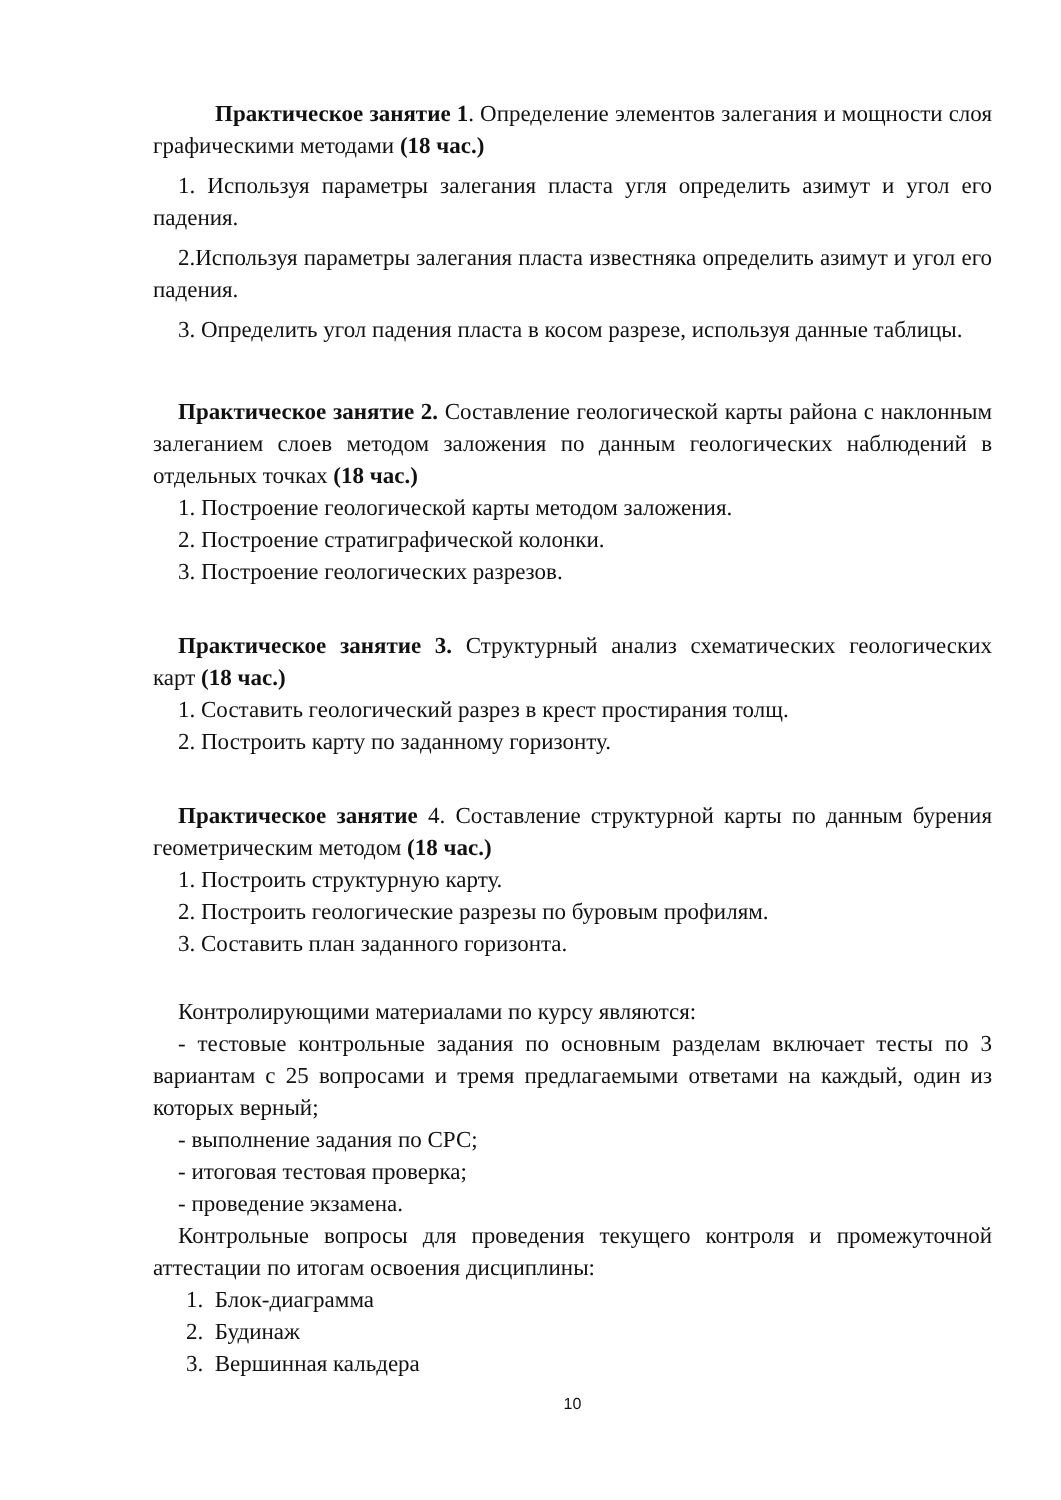Практическое занятие 1. Определение элементов залегания и мощности слоя графическими методами (18 час.)
1. Используя параметры залегания пласта угля определить азимут и угол его падения.
2.Используя параметры залегания пласта известняка определить азимут и угол его падения.
3. Определить угол падения пласта в косом разрезе, используя данные таблицы.
Практическое занятие 2. Составление геологической карты района с наклонным залеганием слоев методом заложения по данным геологических наблюдений в отдельных точках (18 час.)
1. Построение геологической карты методом заложения.
2. Построение стратиграфической колонки.
3. Построение геологических разрезов.
Практическое занятие 3. Структурный анализ схематических геологических карт (18 час.)
1. Составить геологический разрез в крест простирания толщ.
2. Построить карту по заданному горизонту.
Практическое занятие 4. Составление структурной карты по данным бурения геометрическим методом (18 час.)
1. Построить структурную карту.
2. Построить геологические разрезы по буровым профилям.
3. Составить план заданного горизонта.
Контролирующими материалами по курсу являются:
- тестовые контрольные задания по основным разделам включает тесты по 3 вариантам с 25 вопросами и тремя предлагаемыми ответами на каждый, один из которых верный;
- выполнение задания по СРС;
- итоговая тестовая проверка;
- проведение экзамена.
Контрольные вопросы для проведения текущего контроля и промежуточной аттестации по итогам освоения дисциплины:
1. Блок-диаграмма
2. Будинаж
3. Вершинная кальдера
10